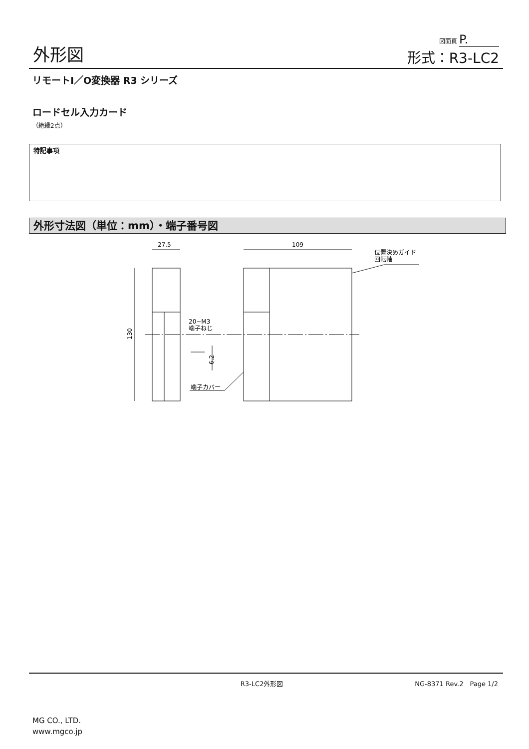外形図
図面頁 P.
形式：R3-LC2
リモートI／O変換器 R3 シリーズ
ロードセル入力カード
（絶縁2点）
特記事項
外形寸法図（単位：mm）・端子番号図
27.5
109
130
位置決めガイド
回転軸
20−M3
端子ねじ
6.2
端子カバー
R3-LC2外形図 NG-8371 Rev.2　Page 1/2
MG CO., LTD.
www.mgco.jp